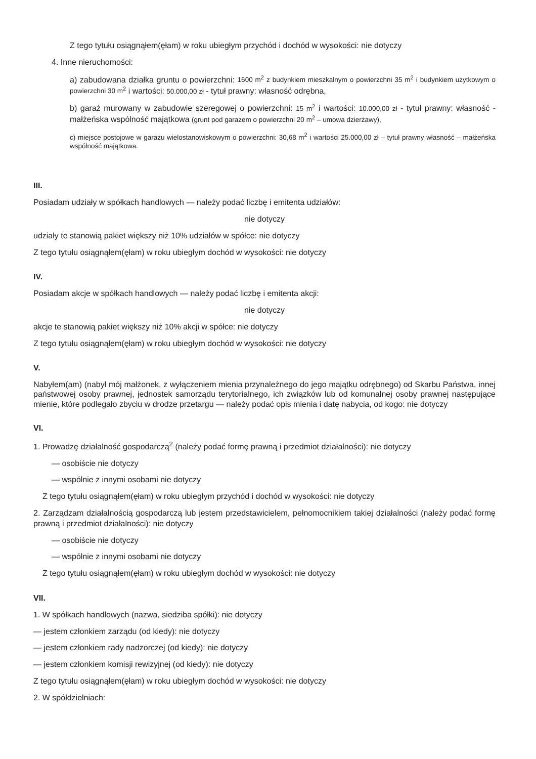Z tego tytułu osiągnąłem(ęłam) w roku ubiegłym przychód i dochód w wysokości: nie dotyczy
4. Inne nieruchomości:
a) zabudowana działka gruntu o powierzchni: 1600 m<sup>2</sup> z budynkiem mieszkalnym o powierzchni 35 m<sup>2</sup> i budynkiem użytkowym o powierzchni 30 m<sup>2</sup> i wartości: 50.000,00 zł - tytuł prawny: własność odrębna,
b) garaż murowany w zabudowie szeregowej o powierzchni: 15 m<sup>2</sup> i wartości: 10.000,00 zł - tytuł prawny: własność - małżeńska wspólność majątkowa (grunt pod garażem o powierzchni 20 m<sup>2</sup> – umowa dzierżawy),
c) miejsce postojowe w garażu wielostanowiskowym o powierzchni: 30,68 m<sup>2</sup> i wartości 25.000,00 zł – tytuł prawny własność – małżeńska wspólność majątkowa.
III.
Posiadam udziały w spółkach handlowych — należy podać liczbę i emitenta udziałów:
nie dotyczy
udziały te stanowią pakiet większy niż 10% udziałów w spółce: nie dotyczy
Z tego tytułu osiągnąłem(ęłam) w roku ubiegłym dochód w wysokości: nie dotyczy
IV.
Posiadam akcje w spółkach handlowych — należy podać liczbę i emitenta akcji:
nie dotyczy
akcje te stanowią pakiet większy niż 10% akcji w spółce: nie dotyczy
Z tego tytułu osiągnąłem(ęłam) w roku ubiegłym dochód w wysokości: nie dotyczy
V.
Nabyłem(am) (nabył mój małżonek, z wyłączeniem mienia przynależnego do jego majątku odrębnego) od Skarbu Państwa, innej państwowej osoby prawnej, jednostek samorządu terytorialnego, ich związków lub od komunalnej osoby prawnej następujące mienie, które podlegało zbyciu w drodze przetargu — należy podać opis mienia i datę nabycia, od kogo: nie dotyczy
VI.
1. Prowadzę działalność gospodarczą<sup>2</sup> (należy podać formę prawną i przedmiot działalności): nie dotyczy
— osobiście nie dotyczy
— wspólnie z innymi osobami nie dotyczy
Z tego tytułu osiągnąłem(ęłam) w roku ubiegłym przychód i dochód w wysokości: nie dotyczy
2. Zarządzam działalnością gospodarczą lub jestem przedstawicielem, pełnomocnikiem takiej działalności (należy podać formę prawną i przedmiot działalności): nie dotyczy
— osobiście nie dotyczy
— wspólnie z innymi osobami nie dotyczy
Z tego tytułu osiągnąłem(ęłam) w roku ubiegłym dochód w wysokości: nie dotyczy
VII.
1. W spółkach handlowych (nazwa, siedziba spółki): nie dotyczy
— jestem członkiem zarządu (od kiedy): nie dotyczy
— jestem członkiem rady nadzorczej (od kiedy): nie dotyczy
— jestem członkiem komisji rewizyjnej (od kiedy): nie dotyczy
Z tego tytułu osiągnąłem(ęłam) w roku ubiegłym dochód w wysokości: nie dotyczy
2. W spółdzielniach: